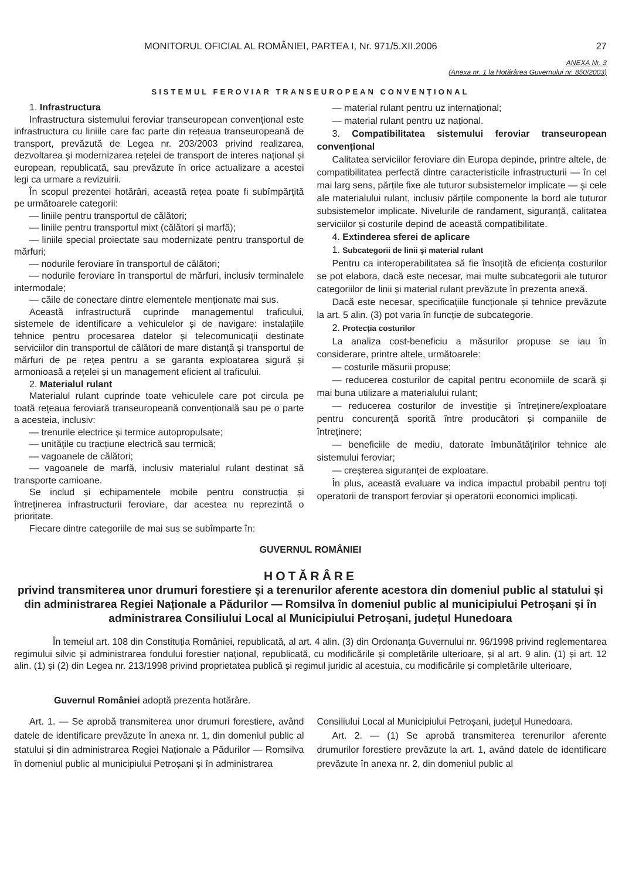MONITORUL OFICIAL AL ROMÂNIEI, PARTEA I, Nr. 971/5.XII.2006 27
ANEXA Nr. 3
(Anexa nr. 1 la Hotărârea Guvernului nr. 850/2003)
SISTEMUL FEROVIAR TRANSEUROPEAN CONVENȚIONAL
1. Infrastructura
Infrastructura sistemului feroviar transeuropean convențional este infrastructura cu liniile care fac parte din rețeaua transeuropeană de transport, prevăzută de Legea nr. 203/2003 privind realizarea, dezvoltarea și modernizarea rețelei de transport de interes național și european, republicată, sau prevăzute în orice actualizare a acestei legi ca urmare a revizuirii.
În scopul prezentei hotărâri, această rețea poate fi subîmpărțită pe următoarele categorii:
— liniile pentru transportul de călători;
— liniile pentru transportul mixt (călători și marfă);
— liniile special proiectate sau modernizate pentru transportul de mărfuri;
— nodurile feroviare în transportul de călători;
— nodurile feroviare în transportul de mărfuri, inclusiv terminalele intermodale;
— căile de conectare dintre elementele menționate mai sus.
Această infrastructură cuprinde managementul traficului, sistemele de identificare a vehiculelor și de navigare: instalațiile tehnice pentru procesarea datelor și telecomunicații destinate serviciilor din transportul de călători de mare distanță și transportul de mărfuri de pe rețea pentru a se garanta exploatarea sigură și armonioasă a rețelei și un management eficient al traficului.
2. Materialul rulant
Materialul rulant cuprinde toate vehiculele care pot circula pe toată rețeaua feroviară transeuropeană convențională sau pe o parte a acesteia, inclusiv:
— trenurile electrice și termice autopropulsate;
— unitățile cu tracțiune electrică sau termică;
— vagoanele de călători;
— vagoanele de marfă, inclusiv materialul rulant destinat să transporte camioane.
Se includ și echipamentele mobile pentru construcția și întreținerea infrastructurii feroviare, dar acestea nu reprezintă o prioritate.
Fiecare dintre categoriile de mai sus se subîmparte în:
— material rulant pentru uz internațional;
— material rulant pentru uz național.
3. Compatibilitatea sistemului feroviar transeuropean convențional
Calitatea serviciilor feroviare din Europa depinde, printre altele, de compatibilitatea perfectă dintre caracteristicile infrastructurii — în cel mai larg sens, părțile fixe ale tuturor subsistemelor implicate — și cele ale materialului rulant, inclusiv părțile componente la bord ale tuturor subsistemelor implicate. Nivelurile de randament, siguranță, calitatea serviciilor și costurile depind de această compatibilitate.
4. Extinderea sferei de aplicare
1. Subcategorii de linii și material rulant
Pentru ca interoperabilitatea să fie însoțită de eficiența costurilor se pot elabora, dacă este necesar, mai multe subcategorii ale tuturor categoriilor de linii și material rulant prevăzute în prezenta anexă.
Dacă este necesar, specificațiile funcționale și tehnice prevăzute la art. 5 alin. (3) pot varia în funcție de subcategorie.
2. Protecția costurilor
La analiza cost-beneficiu a măsurilor propuse se iau în considerare, printre altele, următoarele:
— costurile măsurii propuse;
— reducerea costurilor de capital pentru economiile de scară și mai buna utilizare a materialului rulant;
— reducerea costurilor de investiție și întreținere/exploatare pentru concurență sporită între producători și companiile de întreținere;
— beneficiile de mediu, datorate îmbunătățirilor tehnice ale sistemului feroviar;
— creșterea siguranței de exploatare.
În plus, această evaluare va indica impactul probabil pentru toți operatorii de transport feroviar și operatorii economici implicați.
GUVERNUL ROMÂNIEI
HOTĂRÂRE
privind transmiterea unor drumuri forestiere și a terenurilor aferente acestora din domeniul public al statului și din administrarea Regiei Naționale a Pădurilor — Romsilva în domeniul public al municipiului Petroșani și în administrarea Consiliului Local al Municipiului Petroșani, județul Hunedoara
În temeiul art. 108 din Constituția României, republicată, al art. 4 alin. (3) din Ordonanța Guvernului nr. 96/1998 privind reglementarea regimului silvic și administrarea fondului forestier național, republicată, cu modificările și completările ulterioare, și al art. 9 alin. (1) și art. 12 alin. (1) și (2) din Legea nr. 213/1998 privind proprietatea publică și regimul juridic al acestuia, cu modificările și completările ulterioare,
Guvernul României adoptă prezenta hotărâre.
Art. 1. — Se aprobă transmiterea unor drumuri forestiere, având datele de identificare prevăzute în anexa nr. 1, din domeniul public al statului și din administrarea Regiei Naționale a Pădurilor — Romsilva în domeniul public al municipiului Petroșani și în administrarea
Consiliului Local al Municipiului Petroșani, județul Hunedoara.
Art. 2. — (1) Se aprobă transmiterea terenurilor aferente drumurilor forestiere prevăzute la art. 1, având datele de identificare prevăzute în anexa nr. 2, din domeniul public al